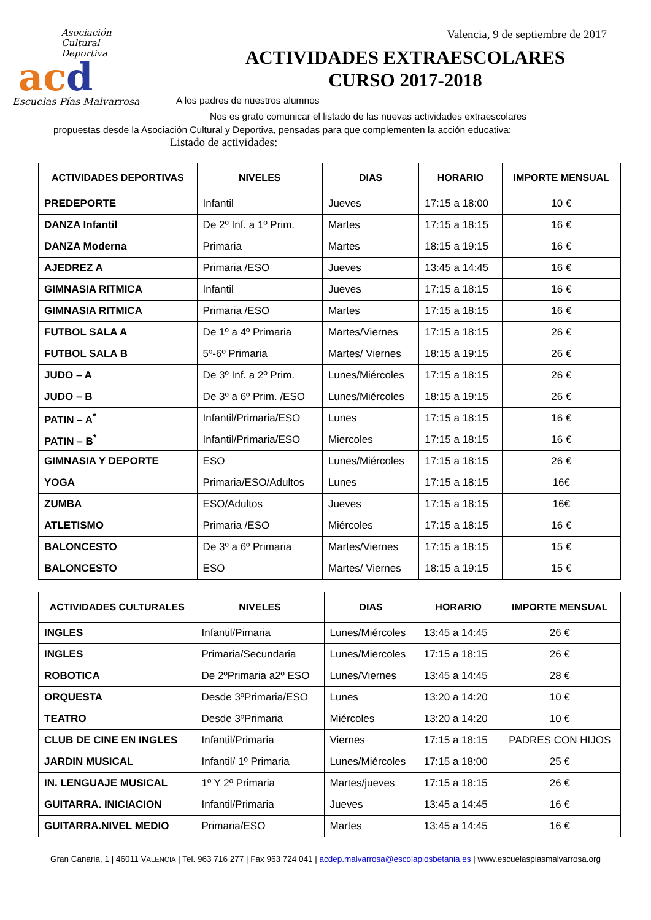Asociación
Cultural
Deportiva
acd
Escuelas Pías Malvarrosa
Valencia, 9 de septiembre de 2017
ACTIVIDADES EXTRAESCOLARES
CURSO 2017-2018
A los padres de nuestros alumnos
Nos es grato comunicar el listado de las nuevas actividades extraescolares
propuestas desde la Asociación Cultural y Deportiva, pensadas para que complementen la acción educativa:
Listado de actividades:
| ACTIVIDADES DEPORTIVAS | NIVELES | DIAS | HORARIO | IMPORTE MENSUAL |
| --- | --- | --- | --- | --- |
| PREDEPORTE | Infantil | Jueves | 17:15 a 18:00 | 10 € |
| DANZA Infantil | De 2º Inf. a 1º Prim. | Martes | 17:15 a 18:15 | 16 € |
| DANZA Moderna | Primaria | Martes | 18:15 a 19:15 | 16 € |
| AJEDREZ A | Primaria /ESO | Jueves | 13:45 a 14:45 | 16 € |
| GIMNASIA RITMICA | Infantil | Jueves | 17:15 a 18:15 | 16 € |
| GIMNASIA RITMICA | Primaria /ESO | Martes | 17:15 a 18:15 | 16 € |
| FUTBOL SALA A | De 1º a 4º Primaria | Martes/Viernes | 17:15 a 18:15 | 26 € |
| FUTBOL SALA B | 5º-6º Primaria | Martes/ Viernes | 18:15 a 19:15 | 26 € |
| JUDO – A | De 3º Inf. a 2º Prim. | Lunes/Miércoles | 17:15 a 18:15 | 26 € |
| JUDO – B | De 3º a 6º Prim. /ESO | Lunes/Miércoles | 18:15 a 19:15 | 26 € |
| PATIN – A<sup>*</sup> | Infantil/Primaria/ESO | Lunes | 17:15 a 18:15 | 16 € |
| PATIN – B<sup>*</sup> | Infantil/Primaria/ESO | Miercoles | 17:15 a 18:15 | 16 € |
| GIMNASIA Y DEPORTE | ESO | Lunes/Miércoles | 17:15 a 18:15 | 26 € |
| YOGA | Primaria/ESO/Adultos | Lunes | 17:15 a 18:15 | 16€ |
| ZUMBA | ESO/Adultos | Jueves | 17:15 a 18:15 | 16€ |
| ATLETISMO | Primaria /ESO | Miércoles | 17:15 a 18:15 | 16 € |
| BALONCESTO | De 3º a 6º Primaria | Martes/Viernes | 17:15 a 18:15 | 15 € |
| BALONCESTO | ESO | Martes/ Viernes | 18:15 a 19:15 | 15 € |
| ACTIVIDADES CULTURALES | NIVELES | DIAS | HORARIO | IMPORTE MENSUAL |
| --- | --- | --- | --- | --- |
| INGLES | Infantil/Pimaria | Lunes/Miércoles | 13:45 a 14:45 | 26 € |
| INGLES | Primaria/Secundaria | Lunes/Miercoles | 17:15 a 18:15 | 26 € |
| ROBOTICA | De 2ºPrimaria a2º ESO | Lunes/Viernes | 13:45 a 14:45 | 28 € |
| ORQUESTA | Desde 3ºPrimaria/ESO | Lunes | 13:20 a 14:20 | 10 € |
| TEATRO | Desde 3ºPrimaria | Miércoles | 13:20 a 14:20 | 10 € |
| CLUB DE CINE EN INGLES | Infantil/Primaria | Viernes | 17:15 a 18:15 | PADRES CON HIJOS |
| JARDIN MUSICAL | Infantil/ 1º Primaria | Lunes/Miércoles | 17:15 a 18:00 | 25 € |
| IN. LENGUAJE MUSICAL | 1º Y 2º Primaria | Martes/jueves | 17:15 a 18:15 | 26 € |
| GUITARRA. INICIACION | Infantil/Primaria | Jueves | 13:45 a 14:45 | 16 € |
| GUITARRA.NIVEL MEDIO | Primaria/ESO | Martes | 13:45 a 14:45 | 16 € |
Gran Canaria, 1 | 46011 VALENCIA | Tel. 963 716 277 | Fax 963 724 041 | acdep.malvarrosa@escolapiosbetania.es | www.escuelaspiasmalvarrosa.org